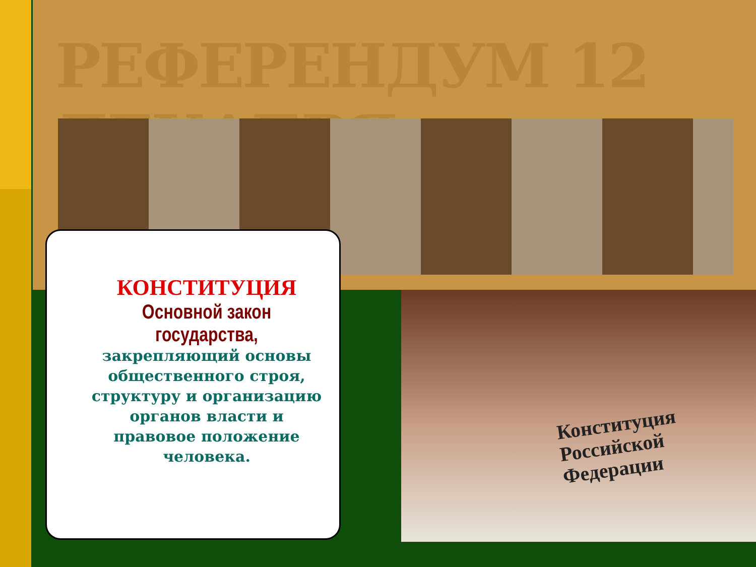РЕФЕРЕНДУМ 12 ДЕКАБРЯ
Конституция
Российской
Федерации
КОНСТИТУЦИЯ
Основной закон государства,
закрепляющий основы общественного строя, структуру и организацию органов власти и правовое положение человека.